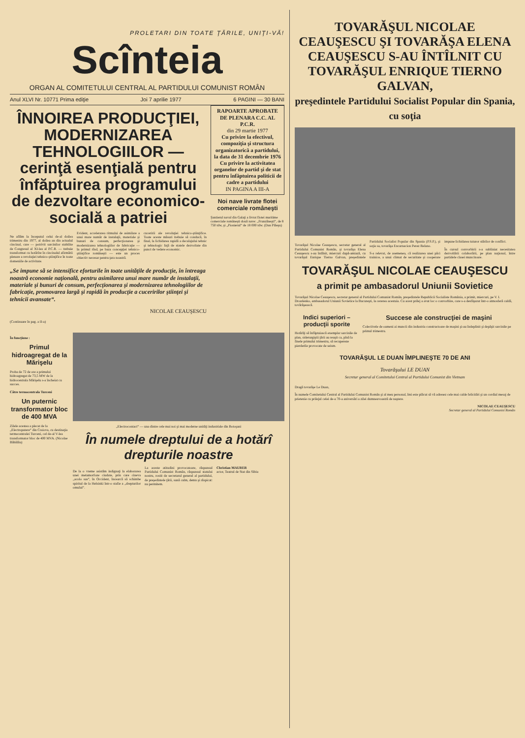PROLETARI DIN TOATE ŢĂRILE, UNIŢI-VĂ!
Scînteia
ORGAN AL COMITETULUI CENTRAL AL PARTIDULUI COMUNIST ROMÂN
Anul XLVI Nr. 10771 Prima ediţie Joi 7 aprilie 1977 6 PAGINI — 30 BANI
ÎNNOIREA PRODUCŢIEI, MODERNIZAREA TEHNOLOGIILOR — cerinţă esenţială pentru înfăptuirea programului de dezvoltare economico-socială a patriei
Ne aflăm la începutul celui de-al doilea trimestru din 1977, al doilea an din actualul cincinal, care — potrivit sarcinilor stabilite de Congresul al XI-lea al P.C.R. — trebuie transformat cu hotărîre în cincinalul afirmării plenare a revoluţiei tehnico-ştiinţifice în toate domeniile de activitate.
Evident, accelerarea ritmului de asimilare a unui mare număr de instalaţii, materiale şi bunuri de consum, perfecţionarea şi modernizarea tehnologiilor de fabricaţie — în primul rînd, pe baza concepţiei tehnico-ştiinţifice româneşti — este un proces obiectiv necesar pentru ţara noastră.
cuceririi ale revoluţiei tehnico-ştiinţifice. Toate aceste măsuri trebuie să conducă, în final, la lichidarea rapidă a decalajului tehnic şi tehnologic faţă de statele dezvoltate din punct de vedere economic.
„Se impune să se intensifice eforturile în toate unităţile de producţie, în întreaga noastră economie naţională, pentru asimilarea unui mare număr de instalaţii, materiale şi bunuri de consum, perfecţionarea şi modernizarea tehnologiilor de fabricaţie, promovarea largă şi rapidă în producţie a cuceririlor ştiinţei şi tehnicii avansate“.
NICOLAE CEAUŞESCU
(Continuare în pag. a II-a)
RAPOARTE APROBATE DE PLENARA C.C. AL P.C.R.
din 29 martie 1977
Cu privire la efectivul, compoziţia şi structura organizatorică a partidului, la data de 31 decembrie 1976
Cu privire la activitatea organelor de partid şi de stat pentru înfăptuirea politicii de cadre a partidului
IN PAGINA A III-A
Noi nave livrate flotei comerciale româneşti
Şantierul naval din Galaţi a livrat flotei maritime comerciale româneşti două nave: „Frunzăneşti“, de 8 750 tdw, şi „Pionierul“ de 18 000 tdw. (Dan Plăeşu)
În funcţiune :
Primul hidroagregat de la Mărişelu
Proba de 72 de ore a primului hidroagregat de 73,5 MW de la hidrocentrala Mărişelu s-a încheiat cu succes.
Către termocentrala Turceni
Un puternic transformator bloc de 400 MVA
Zilele acestea a plecat de la „Electroputere“ din Craiova, cu destinaţia termocentralei Turceni, cel de-al V-lea transformator bloc de 400 MVA. (Nicolae Băbălău)
„Electrocontact“ — una dintre cele mai noi şi mai moderne unităţi industriale din Botoşani
În numele dreptului de a hotărî drepturile noastre
De la o vreme asistăm indignaţi la elaborarea unei metamorfoze ciudate, prin care cineva „acolo sus“, în Occident, încearcă să schimbe spiritul de la Helsinki într-o stafie a „drepturilor omului“.
La aceste atitudini provocatoare, răspunsul Partidului Comunist Român, răspunsul statului nostru, rostit de secretarul general al partidului, de preşedintele ţării, sună calm, demn şi răspicat: nu permitem.
Christian MAURER
actor, Teatrul de Stat din Sibiu
TOVARĂŞUL NICOLAE CEAUŞESCU ŞI TOVARĂŞA ELENA CEAUŞESCU S-AU ÎNTÎLNIT CU TOVARĂŞUL ENRIQUE TIERNO GALVAN,
preşedintele Partidului Socialist Popular din Spania, cu soţia
Tovarăşul Nicolae Ceauşescu, secretar general al Partidului Comunist Român, şi tovarăşa Elena Ceauşescu s-au întîlnit, miercuri după-amiază, cu tovarăşul Enrique Tierno Galvan, preşedintele Partidului Socialist Popular din Spania (P.S.P.), şi soţia sa, tovarăşa Encarnacion Perez Relano.
S-a relevat, de asemenea, că realizarea unei păci trainice, a unui climat de securitate şi cooperare impune lichidarea tuturor stărilor de conflict.
În cursul convorbirii s-a subliniat necesitatea dezvoltării colaborării, pe plan naţional, între partidele clasei muncitoare.
TOVARĂŞUL NICOLAE CEAUŞESCU
a primit pe ambasadorul Uniunii Sovietice
Tovarăşul Nicolae Ceauşescu, secretar general al Partidului Comunist Român, preşedintele Republicii Socialiste România, a primit, miercuri, pe V. I. Drozdenko, ambasadorul Uniunii Sovietice la Bucureşti, la cererea acestuia. Cu acest prilej a avut loc o convorbire, care s-a desfăşurat într-o atmosferă caldă, tovărăşească.
Indici superiori – producţii sporite
Hotărîţi să înfăptuiască exemplar sarcinile de plan, siderurgiştii ţării au reuşit ca, pînă la finele primului trimestru, să recupereze pierderile provocate de seism.
Succese ale construcţiei de maşini
Colectivele de oameni ai muncii din industria constructoare de maşini şi-au îndeplinit şi depăşit sarcinile pe primul trimestru.
TOVARĂŞUL LE DUAN ÎMPLINEŞTE 70 DE ANI
Tovarăşului LE DUAN
Secretar general al Comitetului Central al Partidului Comunist din Vietnam
Dragă tovarăşe Le Duan,
În numele Comitetului Central al Partidului Comunist Român şi al meu personal, îmi este plăcut să vă adresez cele mai calde felicitări şi un cordial mesaj de prietenie cu prilejul celei de-a 70-a aniversări a zilei dumneavoastră de naştere.
NICOLAE CEAUŞESCU
Secretar general al Partidului Comunist Român